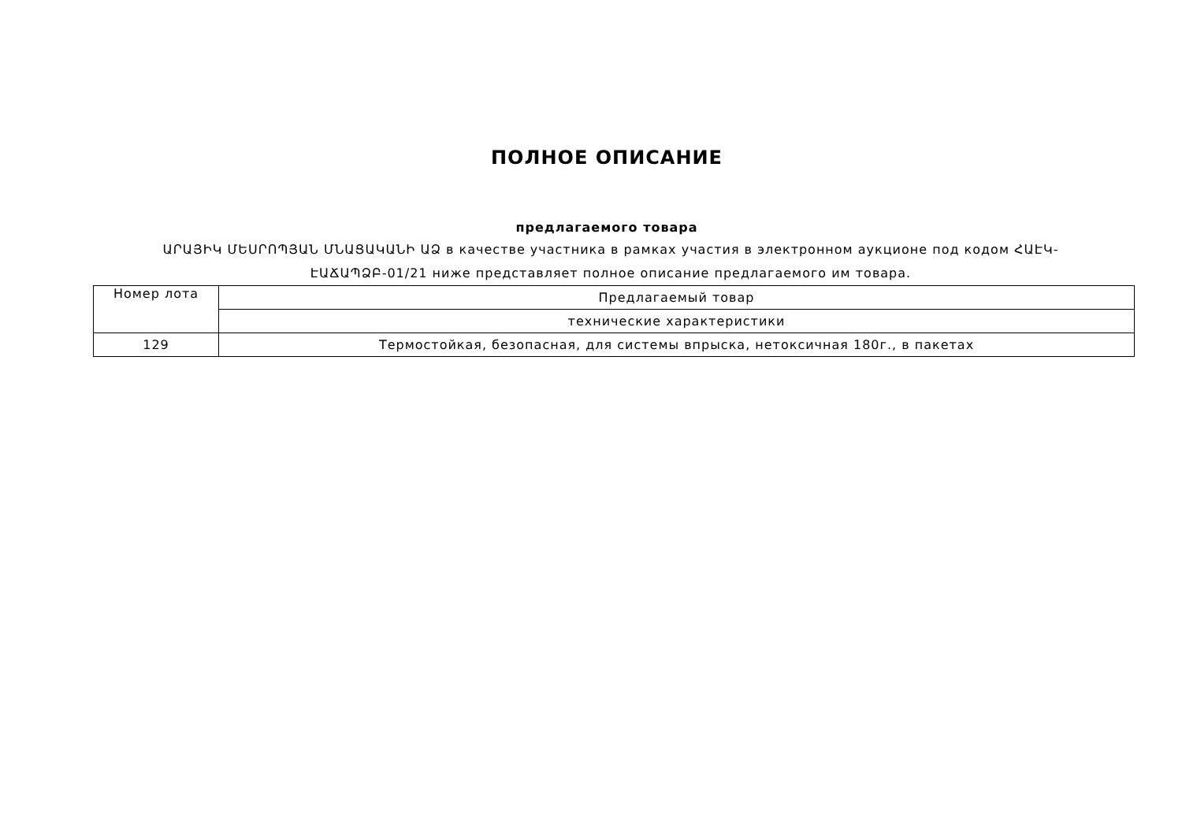ПОЛНОЕ ОПИСАНИЕ
предлагаемого товара
ԱՐԱՅԻԿ ՄԵՍՐՈՊՅԱՆ ՄՆԱՑԱԿԱՆԻ ԱՁ в качестве участника в рамках участия в электронном аукционе под кодом ՀԱԷԿ-ԷԱՃԱՊՁԲ-01/21 ниже представляет полное описание предлагаемого им товара.
| Номер лота | Предлагаемый товар |
| | технические характеристики |
| 129 | Термостойкая, безопасная, для системы впрыска, нетоксичная 180г., в пакетах |